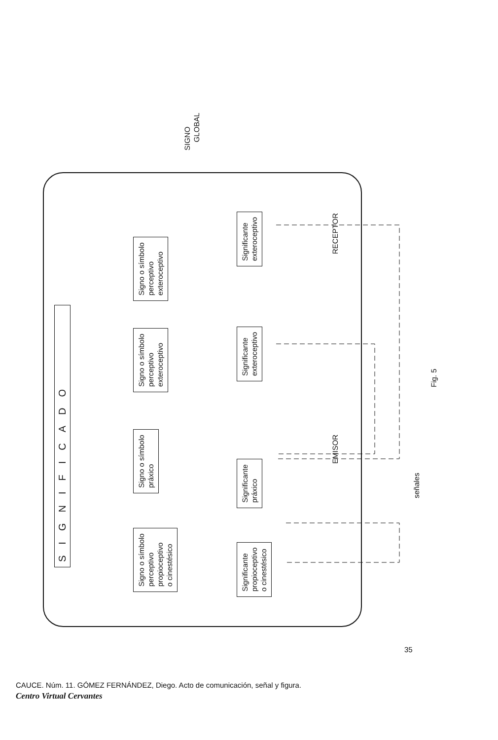SIGNO
GLOBAL
SIGNIFICADO
Signo o símbolo
perceptivo
exteroceptivo
Signo o símbolo
perceptivo
exteroceptivo
Signo o símbolo
práxico
Signo o símbolo
perceptivo
propioceptivo
o cinestésico
Significante
exteroceptivo
Significante
exteroceptivo
Significante
práxico
Significante
propioceptivo
o cinestésico
RECEPTOR
EMISOR
señales
Fig. 5
35
CAUCE. Núm. 11. GÓMEZ FERNÁNDEZ, Diego. Acto de comunicación, señal y figura.
Centro Virtual Cervantes